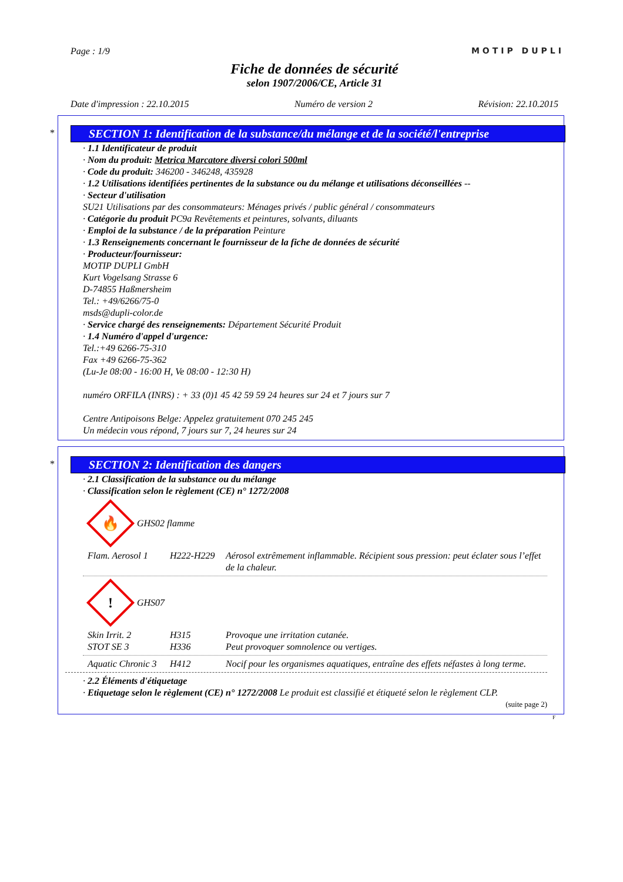MOTIP DUPLI
Page : 1/9
Fiche de données de sécurité
selon 1907/2006/CE, Article 31
Date d'impression : 22.10.2015 Numéro de version 2 Révision: 22.10.2015
*
SECTION 1: Identification de la substance/du mélange et de la société/l'entreprise
· 1.1 Identificateur de produit
· Nom du produit: Metrica Marcatore diversi colori 500ml
· Code du produit: 346200 - 346248, 435928
· 1.2 Utilisations identifiées pertinentes de la substance ou du mélange et utilisations déconseillées --
· Secteur d'utilisation
SU21 Utilisations par des consommateurs: Ménages privés / public général / consommateurs
· Catégorie du produit PC9a Revêtements et peintures, solvants, diluants
· Emploi de la substance / de la préparation Peinture
· 1.3 Renseignements concernant le fournisseur de la fiche de données de sécurité
· Producteur/fournisseur:
MOTIP DUPLI GmbH
Kurt Vogelsang Strasse 6
D-74855 Haßmersheim
Tel.: +49/6266/75-0
msds@dupli-color.de
· Service chargé des renseignements: Département Sécurité Produit
· 1.4 Numéro d'appel d'urgence:
Tel.:+49 6266-75-310
Fax +49 6266-75-362
(Lu-Je 08:00 - 16:00 H, Ve 08:00 - 12:30 H)
numéro ORFILA (INRS) : + 33 (0)1 45 42 59 59 24 heures sur 24 et 7 jours sur 7
Centre Antipoisons Belge: Appelez gratuitement 070 245 245
Un médecin vous répond, 7 jours sur 7, 24 heures sur 24
*
SECTION 2: Identification des dangers
· 2.1 Classification de la substance ou du mélange
· Classification selon le règlement (CE) n° 1272/2008
🔥
GHS02 flamme
Flam. Aerosol 1 H222-H229 Aérosol extrêmement inflammable. Récipient sous pression: peut éclater sous l’effet de la chaleur.
!
GHS07
Skin Irrit. 2 H315 Provoque une irritation cutanée. STOT SE 3 H336 Peut provoquer somnolence ou vertiges.
Aquatic Chronic 3 H412 Nocif pour les organismes aquatiques, entraîne des effets néfastes à long terme.
· 2.2 Éléments d'étiquetage
· Etiquetage selon le règlement (CE) n° 1272/2008 Le produit est classifié et étiqueté selon le règlement CLP.
(suite page 2)
F